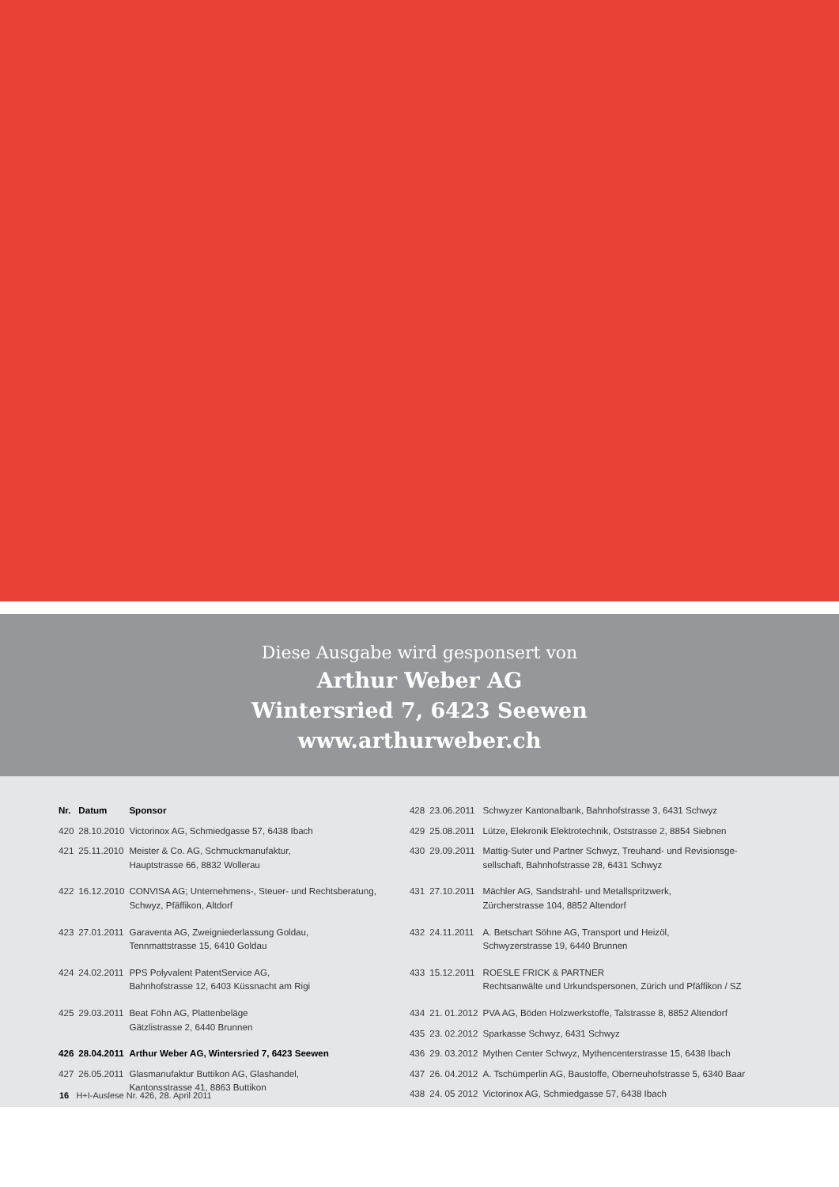Diese Ausgabe wird gesponsert von
Arthur Weber AG
Wintersried 7, 6423 Seewen
www.arthurweber.ch
| Nr. | Datum | Sponsor |
| --- | --- | --- |
| 420 | 28.10.2010 | Victorinox AG, Schmiedgasse 57, 6438 Ibach |
| 421 | 25.11.2010 | Meister & Co. AG, Schmuckmanufaktur, Hauptstrasse 66, 8832 Wollerau |
| 422 | 16.12.2010 | CONVISA AG; Unternehmens-, Steuer- und Rechtsberatung, Schwyz, Pfäffikon, Altdorf |
| 423 | 27.01.2011 | Garaventa AG, Zweigniederlassung Goldau, Tennmattstrasse 15, 6410 Goldau |
| 424 | 24.02.2011 | PPS Polyvalent PatentService AG, Bahnhofstrasse 12, 6403 Küssnacht am Rigi |
| 425 | 29.03.2011 | Beat Föhn AG, Plattenbeläge Gätzlistrasse 2, 6440 Brunnen |
| 426 | 28.04.2011 | Arthur Weber AG, Wintersried 7, 6423 Seewen |
| 427 | 26.05.2011 | Glasmanufaktur Buttikon AG, Glashandel, Kantonsstrasse 41, 8863 Buttikon |
| 428 | 23.06.2011 | Schwyzer Kantonalbank, Bahnhofstrasse 3, 6431 Schwyz |
| 429 | 25.08.2011 | Lütze, Elekronik Elektrotechnik, Oststrasse 2, 8854 Siebnen |
| 430 | 29.09.2011 | Mattig-Suter und Partner Schwyz, Treuhand- und Revisionsge- sellschaft, Bahnhofstrasse 28, 6431 Schwyz |
| 431 | 27.10.2011 | Mächler AG, Sandstrahl- und Metallspritzwerk, Zürcherstrasse 104, 8852 Altendorf |
| 432 | 24.11.2011 | A. Betschart Söhne AG, Transport und Heizöl, Schwyzerstrasse 19, 6440 Brunnen |
| 433 | 15.12.2011 | ROESLE FRICK & PARTNER Rechtsanwälte und Urkundspersonen, Zürich und Pfäffikon / SZ |
| 434 | 21. 01.2012 | PVA AG, Böden Holzwerkstoffe, Talstrasse 8, 8852 Altendorf |
| 435 | 23. 02.2012 | Sparkasse Schwyz, 6431 Schwyz |
| 436 | 29. 03.2012 | Mythen Center Schwyz, Mythencenterstrasse 15, 6438 Ibach |
| 437 | 26. 04.2012 | A. Tschümperlin AG, Baustoffe, Oberneuhofstrasse 5, 6340 Baar |
| 438 | 24. 05 2012 | Victorinox AG, Schmiedgasse 57, 6438 Ibach |
16 H+I-Auslese Nr. 426, 28. April 2011